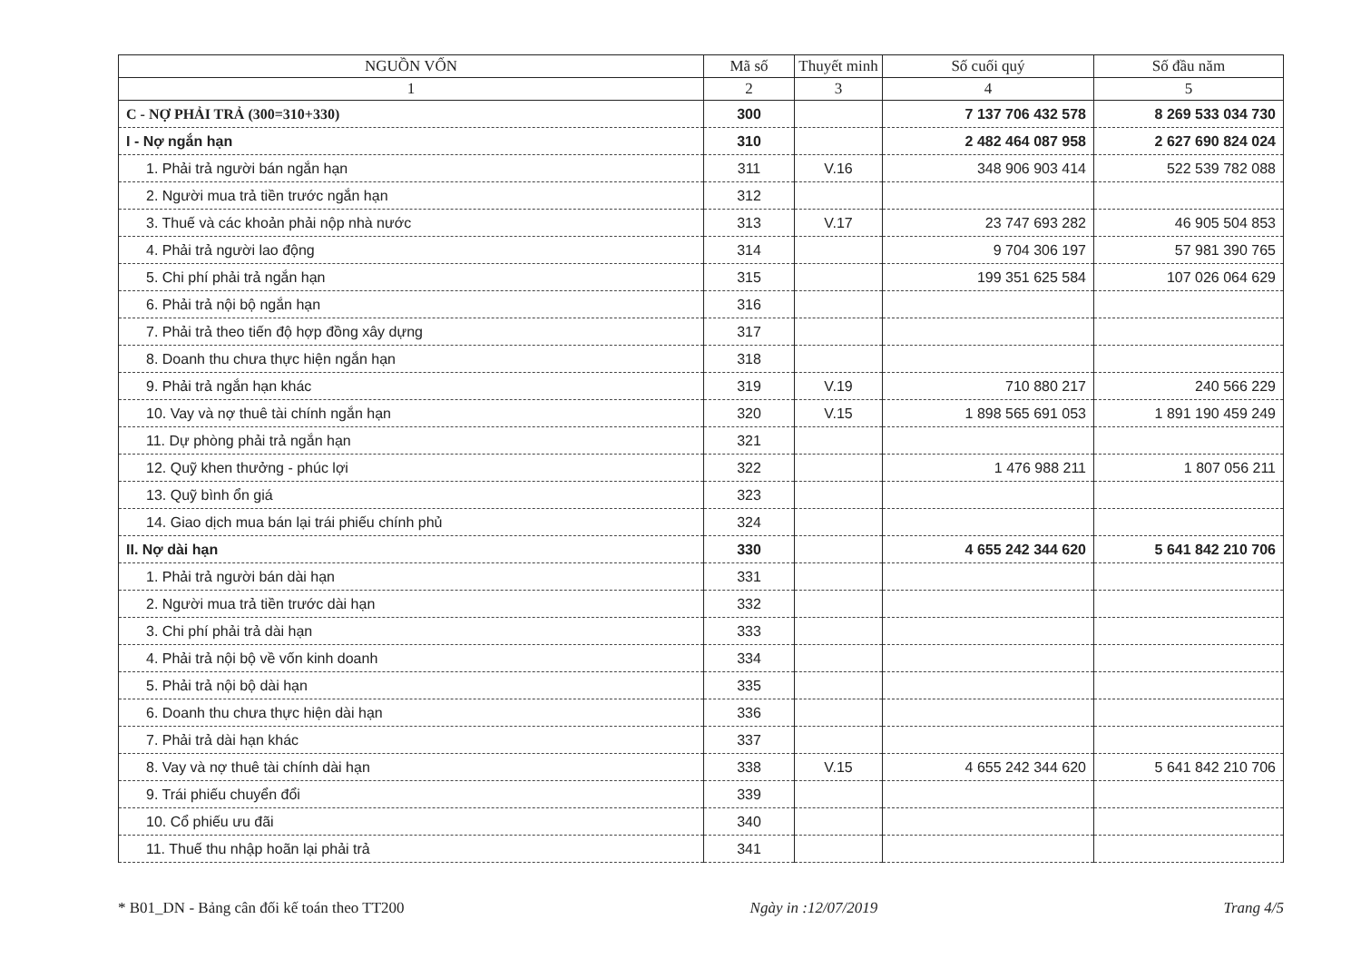| NGUỒN VỐN | Mã số | Thuyết minh | Số cuối quý | Số đầu năm |
| --- | --- | --- | --- | --- |
| 1 | 2 | 3 | 4 | 5 |
| C - NỢ PHẢI TRẢ (300=310+330) | 300 | | 7 137 706 432 578 | 8 269 533 034 730 |
| I - Nợ ngắn hạn | 310 | | 2 482 464 087 958 | 2 627 690 824 024 |
| 1. Phải trả người bán ngắn hạn | 311 | V.16 | 348 906 903 414 | 522 539 782 088 |
| 2. Người mua trả tiền trước ngắn hạn | 312 | | | |
| 3. Thuế và các khoản phải nộp nhà nước | 313 | V.17 | 23 747 693 282 | 46 905 504 853 |
| 4. Phải trả người lao động | 314 | | 9 704 306 197 | 57 981 390 765 |
| 5. Chi phí phải trả ngắn hạn | 315 | | 199 351 625 584 | 107 026 064 629 |
| 6. Phải trả nội bộ ngắn hạn | 316 | | | |
| 7. Phải trả theo tiến độ hợp đồng xây dựng | 317 | | | |
| 8. Doanh thu chưa thực hiện ngắn hạn | 318 | | | |
| 9. Phải trả ngắn hạn khác | 319 | V.19 | 710 880 217 | 240 566 229 |
| 10. Vay và nợ thuê tài chính ngắn hạn | 320 | V.15 | 1 898 565 691 053 | 1 891 190 459 249 |
| 11. Dự phòng phải trả ngắn hạn | 321 | | | |
| 12. Quỹ khen thưởng - phúc lợi | 322 | | 1 476 988 211 | 1 807 056 211 |
| 13. Quỹ bình ổn giá | 323 | | | |
| 14. Giao dịch mua bán lại trái phiếu chính phủ | 324 | | | |
| II. Nợ dài hạn | 330 | | 4 655 242 344 620 | 5 641 842 210 706 |
| 1. Phải trả người bán dài hạn | 331 | | | |
| 2. Người mua trả tiền trước dài hạn | 332 | | | |
| 3. Chi phí phải trả dài hạn | 333 | | | |
| 4. Phải trả nội bộ về vốn kinh doanh | 334 | | | |
| 5. Phải trả nội bộ dài hạn | 335 | | | |
| 6. Doanh thu chưa thực hiện dài hạn | 336 | | | |
| 7. Phải trả dài hạn khác | 337 | | | |
| 8. Vay và nợ thuê tài chính dài hạn | 338 | V.15 | 4 655 242 344 620 | 5 641 842 210 706 |
| 9. Trái phiếu chuyển đổi | 339 | | | |
| 10. Cổ phiếu ưu đãi | 340 | | | |
| 11. Thuế thu nhập hoãn lại phải trả | 341 | | | |
* B01_DN - Bảng cân đối kế toán theo TT200 Ngày in :12/07/2019 Trang 4/5